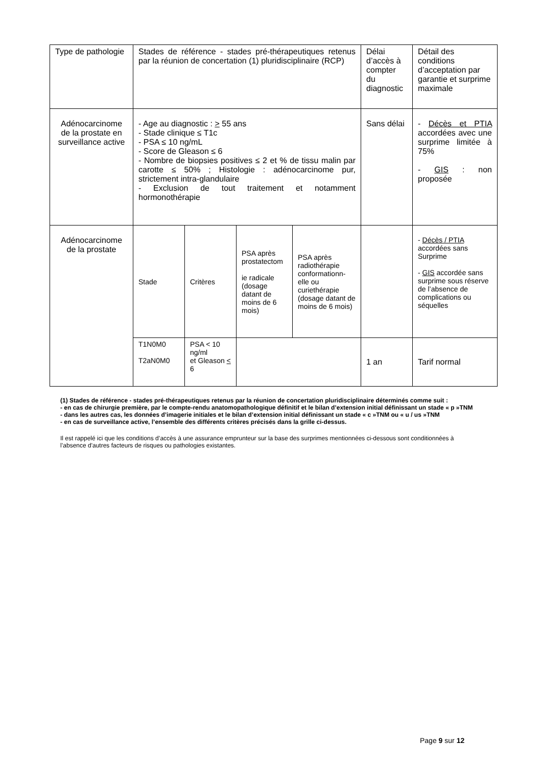| Type de pathologie | Stades de référence - stades pré-thérapeutiques retenus par la réunion de concertation (1) pluridisciplinaire (RCP) | | | | Délai d’accès à compter du diagnostic | Détail des conditions d’acceptation par garantie et surprime maximale |
| Adénocarcinome de la prostate en surveillance active | - Age au diagnostic : > 55 ans - Stade clinique ≤ T1c - PSA ≤ 10 ng/mL - Score de Gleason ≤ 6 - Nombre de biopsies positives ≤ 2 et % de tissu malin par carotte ≤ 50% ; Histologie : adénocarcinome pur, strictement intra-glandulaire - Exclusion de tout traitement et notamment hormonothérapie | | | | Sans délai | - Décès et PTIA accordées avec une surprime limitée à 75% - GIS : non proposée |
| Adénocarcinome de la prostate | Stade | Critères | PSA après prostatectom ie radicale (dosage datant de moins de 6 mois) | PSA après radiothérapie conformationn-elle ou curiethérapie (dosage datant de moins de 6 mois) | | - Décès / PTIA accordées sans Surprime - GIS accordée sans surprime sous réserve de l’absence de complications ou séquelles |
| | T1N0M0 T2aN0M0 | PSA < 10 ng/ml et Gleason < 6 | | | 1 an | Tarif normal |
(1) Stades de référence - stades pré-thérapeutiques retenus par la réunion de concertation pluridisciplinaire déterminés comme suit :
- en cas de chirurgie première, par le compte-rendu anatomopathologique définitif et le bilan d’extension initial définissant un stade « p »TNM
- dans les autres cas, les données d’imagerie initiales et le bilan d’extension initial définissant un stade « c »TNM ou « u / us »TNM
- en cas de surveillance active, l’ensemble des différents critères précisés dans la grille ci-dessus.
Il est rappelé ici que les conditions d’accès à une assurance emprunteur sur la base des surprimes mentionnées ci-dessous sont conditionnées à l’absence d'autres facteurs de risques ou pathologies existantes.
Page 9 sur 12